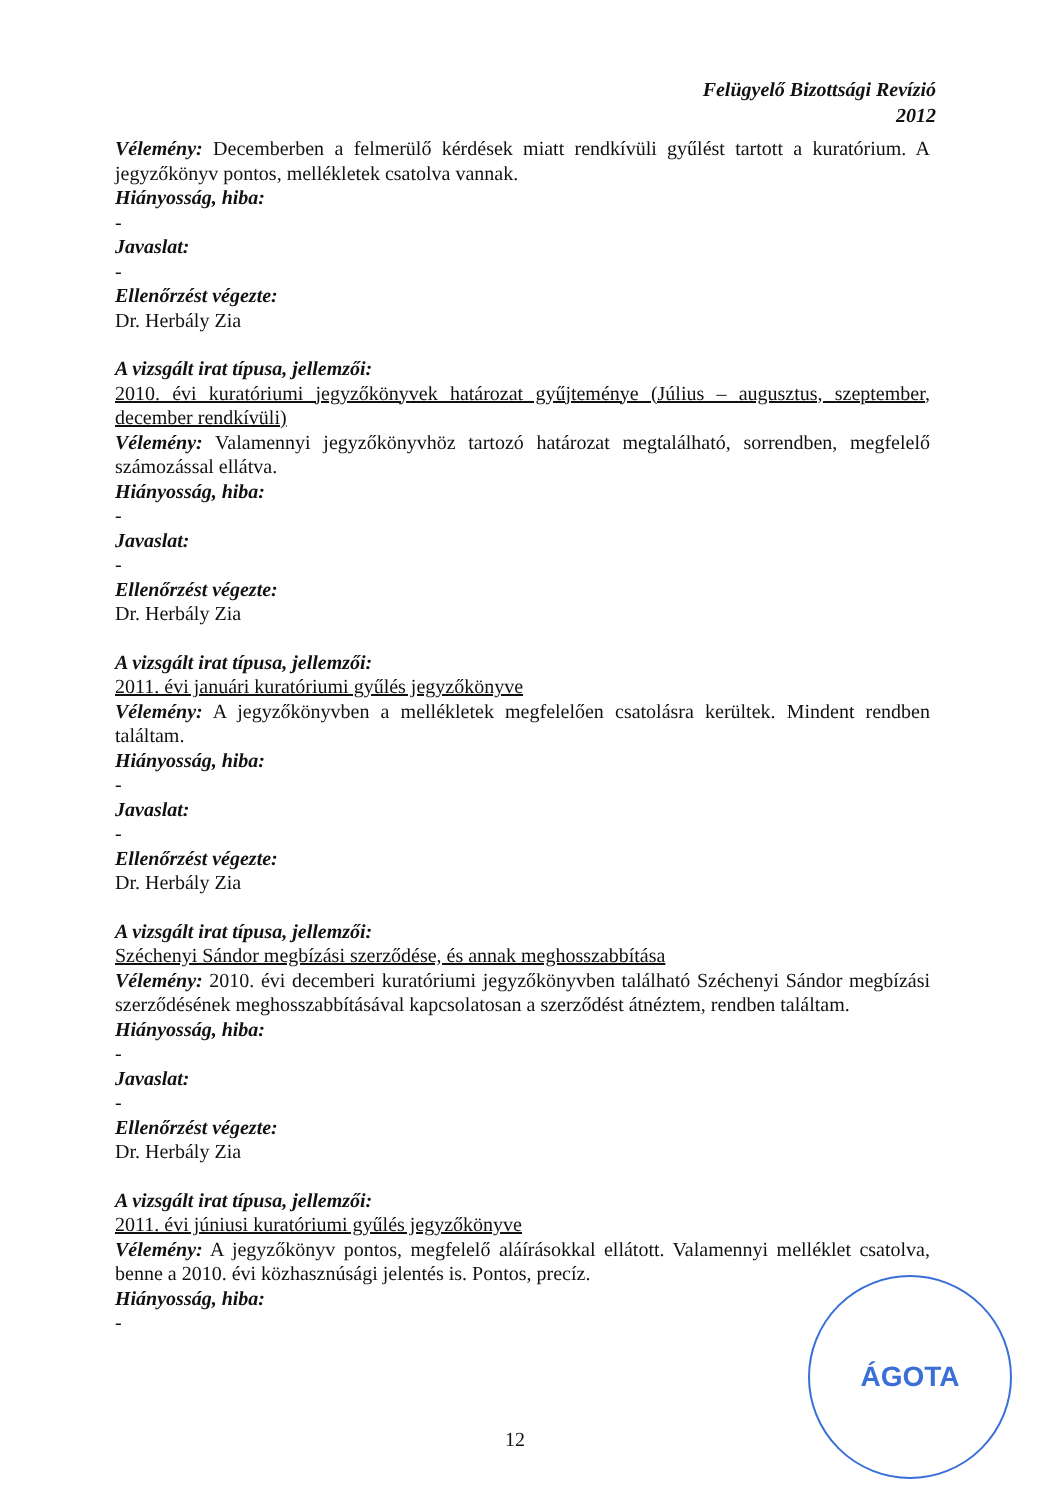Felügyelő Bizottsági Revízió
2012
Vélemény: Decemberben a felmerülő kérdések miatt rendkívüli gyűlést tartott a kuratórium. A jegyzőkönyv pontos, mellékletek csatolva vannak.
Hiányosság, hiba:
-
Javaslat:
-
Ellenőrzést végezte:
Dr. Herbály Zia
A vizsgált irat típusa, jellemzői:
2010. évi kuratóriumi jegyzőkönyvek határozat gyűjteménye (Július – augusztus, szeptember, december rendkívüli)
Vélemény: Valamennyi jegyzőkönyvhöz tartozó határozat megtalálható, sorrendben, megfelelő számozással ellátva.
Hiányosság, hiba:
-
Javaslat:
-
Ellenőrzést végezte:
Dr. Herbály Zia
A vizsgált irat típusa, jellemzői:
2011. évi januári kuratóriumi gyűlés jegyzőkönyve
Vélemény: A jegyzőkönyvben a mellékletek megfelelően csatolásra kerültek. Mindent rendben találtam.
Hiányosság, hiba:
-
Javaslat:
-
Ellenőrzést végezte:
Dr. Herbály Zia
A vizsgált irat típusa, jellemzői:
Széchenyi Sándor megbízási szerződése, és annak meghosszabbítása
Vélemény: 2010. évi decemberi kuratóriumi jegyzőkönyvben található Széchenyi Sándor megbízási szerződésének meghosszabbításával kapcsolatosan a szerződést átnéztem, rendben találtam.
Hiányosság, hiba:
-
Javaslat:
-
Ellenőrzést végezte:
Dr. Herbály Zia
A vizsgált irat típusa, jellemzői:
2011. évi júniusi kuratóriumi gyűlés jegyzőkönyve
Vélemény: A jegyzőkönyv pontos, megfelelő aláírásokkal ellátott. Valamennyi melléklet csatolva, benne a 2010. évi közhasznúsági jelentés is. Pontos, precíz.
Hiányosság, hiba:
-
12
ÁGOTA